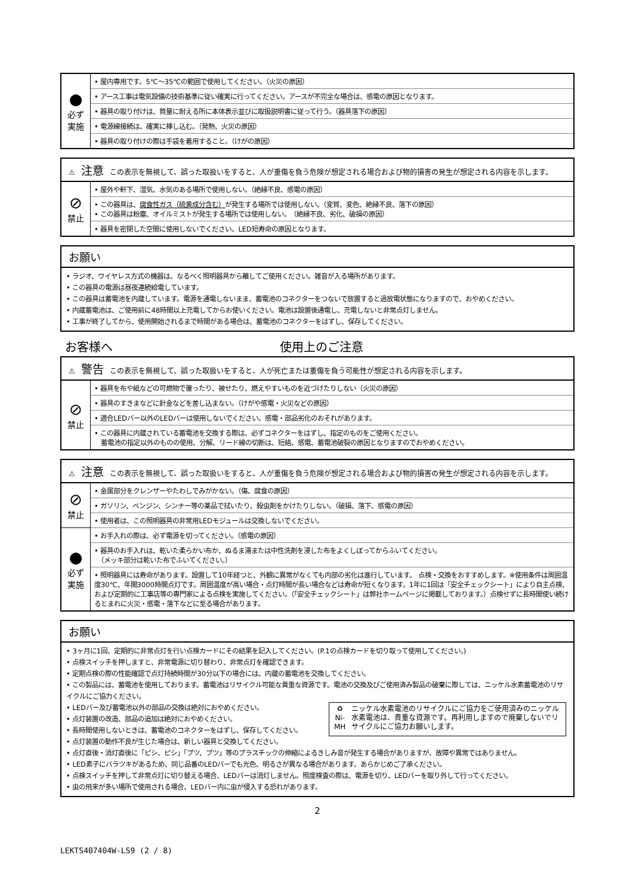| ● 必ず 実施 | • 屋内専用です。5℃～35℃の範囲で使用してください。（火災の原因） |
| | • アース工事は電気設備の技術基準に従い確実に行ってください。アースが不完全な場合は、感電の原因となります。 |
| | • 器具の取り付けは、質量に耐える所に本体表示並びに取扱説明書に従って行う。（器具落下の原因） |
| | • 電源線接続は、確実に挿し込む。（発熱、火災の原因） |
| | • 器具の取り付けの際は手袋を着用すること。（けがの原因） |
| ⚠ 注意 この表示を無視して、誤った取扱いをすると、人が重傷を負う危険が想定される場合および物的損害の発生が想定される内容を示します。 | |
| ⊘ 禁止 | • 屋外や軒下、湿気、水気のある場所で使用しない。（絶縁不良、感電の原因） |
| | • この器具は、 腐食性ガス（硫黄成分含む） が発生する場所では使用しない。（変質、変色、絶縁不良、落下の原因） • この器具は粉塵、オイルミストが発生する場所では使用しない。 （絶縁不良、劣化、破損の原因） |
| | • 器具を密閉した空間に使用しないでください。LED短寿命の原因となります。 |
お願い
• ラジオ、ワイヤレス方式の機器は、なるべく照明器具から離してご使用ください。雑音が入る場所があります。
• この器具の電源は昼夜連続給電しています。
• この器具は蓄電池を内蔵しています。電源を通電しないまま、蓄電池のコネクターをつないで放置すると過放電状態になりますので、おやめください。
• 内蔵蓄電池は、ご使用前に48時間以上充電してからお使いください。電池は設置後通電し、充電しないと非常点灯しません。
• 工事が終了してから、使用開始されるまで時間がある場合は、蓄電池のコネクターをはずし、保存してください。
お客様へ 使用上のご注意
| ⚠ 警告 この表示を無視して、誤った取扱いをすると、人が死亡または重傷を負う可能性が想定される内容を示します。 | |
| ⊘ 禁止 | • 器具を布や紙などの可燃物で覆ったり、被せたり、燃えやすいものを近づけたりしない（火災の原因） |
| | • 器具のすきまなどに針金などを差し込まない。（けがや感電・火災などの原因） |
| | • 適合LEDバー以外のLEDバーは使用しないでください。感電・部品劣化のおそれがあります。 |
| | • この器具に内蔵されている蓄電池を交換する際は、必ずコネクターをはずし、指定のものをご使用ください。 蓄電池の指定以外のものの使用、分解、リード線の切断は、短絡、感電、蓄電池破裂の原因となりますのでおやめください。 |
| ⚠ 注意 この表示を無視して、誤った取扱いをすると、人が重傷を負う危険が想定される場合および物的損害の発生が想定される内容を示します。 | |
| ⊘ 禁止 | • 金属部分をクレンザーやたわしでみがかない。（傷、腐食の原因） |
| | • ガソリン、ベンジン、シンナー等の薬品で拭いたり、殺虫剤をかけたりしない。（破損、落下、感電の原因） |
| | • 使用者は、この照明器具の非常用LEDモジュールは交換しないでください。 |
| ● 必ず 実施 | • お手入れの際は、必ず電源を切ってください。（感電の原因） |
| | • 器具のお手入れは、乾いた柔らかい布か、ぬるま湯または中性洗剤を浸した布をよくしぼってからふいてください。 （メッキ部分は乾いた布でふいてください。） |
| | • 照明器具には寿命があります。設置して10年経つと、外観に異常がなくても内部の劣化は進行しています。 点検・交換をおすすめします。※使用条件は周囲温度30℃、年間3000時間点灯です。周囲温度が高い場合・点灯時間が長い場合などは寿命が短くなります。1年に1回は「安全チェックシート」により自主点検、および定期的に工事店等の専門家による点検を実施してください。（「安全チェックシート」は弊社ホームページに掲載しております。）点検せずに長時間使い続けるとまれに火災・感電・落下などに至る場合があります。 |
お願い
• 3ヶ月に1回、定期的に非常点灯を行い点検カードにその結果を記入してください。(P.1の点検カードを切り取って使用してください。)
• 点検スイッチを押しますと、非常電源に切り替わり、非常点灯を確認できます。
• 定期点検の際の性能確認で点灯持続時間が30分以下の場合には、内蔵の蓄電池を交換してください。
• この製品には、蓄電池を使用しております。蓄電池はリサイクル可能な貴重な資源です。電池の交換及びご使用済み製品の破棄に際しては、ニッケル水素蓄電池のリサイクルにご協力ください。
• LEDバー及び蓄電池以外の部品の交換は絶対におやめください。
• 点灯装置の改造、部品の追加は絶対におやめください。
• 長時間使用しないときは、蓄電池のコネクターをはずし、保存してください。
♻
Ni-MH
ニッケル水素電池のリサイクルにご協力をご使用済みのニッケル水素電池は、貴重な資源です。再利用しますので廃棄しないでリサイクルにご協力お願いします。
• 点灯装置の動作不良が生じた場合は、新しい器具と交換してください。
• 点灯直後・消灯直後に「ピシ、ピシ」「プツ、プツ」等のプラスチックの伸縮によるきしみ音が発生する場合がありますが、故障や異常ではありません。
• LED素子にバラツキがあるため、同じ品番のLEDバーでも光色、明るさが異なる場合があります。あらかじめご了承ください。
• 点検スイッチを押して非常点灯に切り替える場合、LEDバーは消灯しません。照度検査の際は、電源を切り、LEDバーを取り外して行ってください。
• 虫の飛来が多い場所で使用される場合、LEDバー内に虫が侵入する恐れがあります。
2
LEKTS407404W-LS9 (2 / 8)